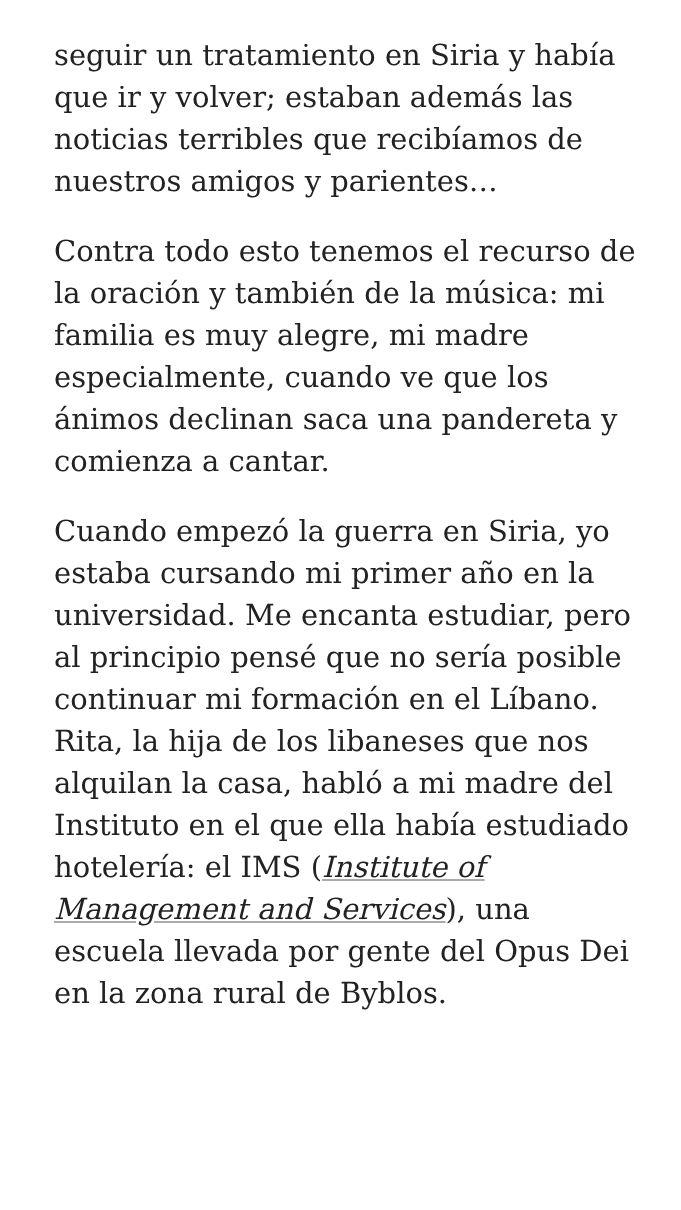seguir un tratamiento en Siria y había que ir y volver; estaban además las noticias terribles que recibíamos de nuestros amigos y parientes…
Contra todo esto tenemos el recurso de la oración y también de la música: mi familia es muy alegre, mi madre especialmente, cuando ve que los ánimos declinan saca una pandereta y comienza a cantar.
Cuando empezó la guerra en Siria, yo estaba cursando mi primer año en la universidad. Me encanta estudiar, pero al principio pensé que no sería posible continuar mi formación en el Líbano. Rita, la hija de los libaneses que nos alquilan la casa, habló a mi madre del Instituto en el que ella había estudiado hotelería: el IMS (Institute of Management and Services), una escuela llevada por gente del Opus Dei en la zona rural de Byblos.